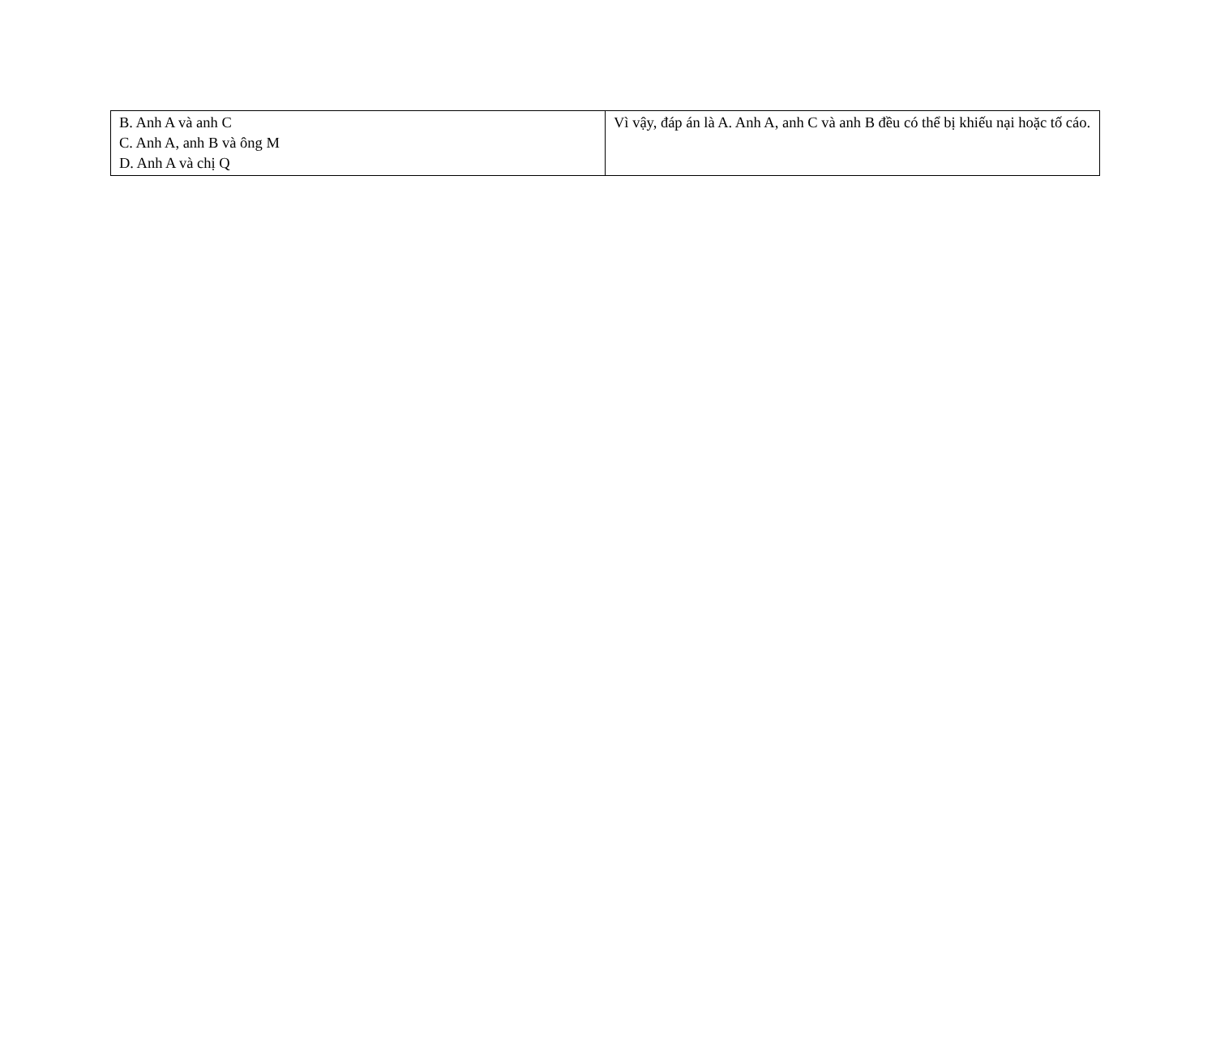| B. Anh A và anh C C. Anh A, anh B và ông M D. Anh A và chị Q | Vì vậy, đáp án là A. Anh A, anh C và anh B đều có thể bị khiếu nại hoặc tố cáo. |